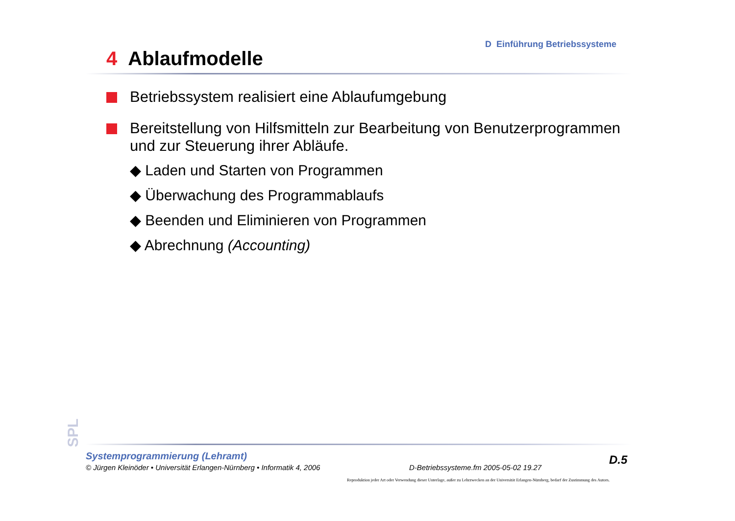D Einführung Betriebssysteme
4 Ablaufmodelle
Betriebssystem realisiert eine Ablaufumgebung
Bereitstellung von Hilfsmitteln zur Bearbeitung von Benutzerprogrammen und zur Steuerung ihrer Abläufe.
◆ Laden und Starten von Programmen
◆ Überwachung des Programmablaufs
◆ Beenden und Eliminieren von Programmen
◆ Abrechnung (Accounting)
SPL
Systemprogrammierung (Lehramt)
© Jürgen Kleinöder • Universität Erlangen-Nürnberg • Informatik 4, 2006
D-Betriebssysteme.fm 2005-05-02 19.27
D.5
Reproduktion jeder Art oder Verwendung dieser Unterlage, außer zu Lehrzwecken an der Universität Erlangen-Nürnberg, bedarf der Zustimmung des Autors.